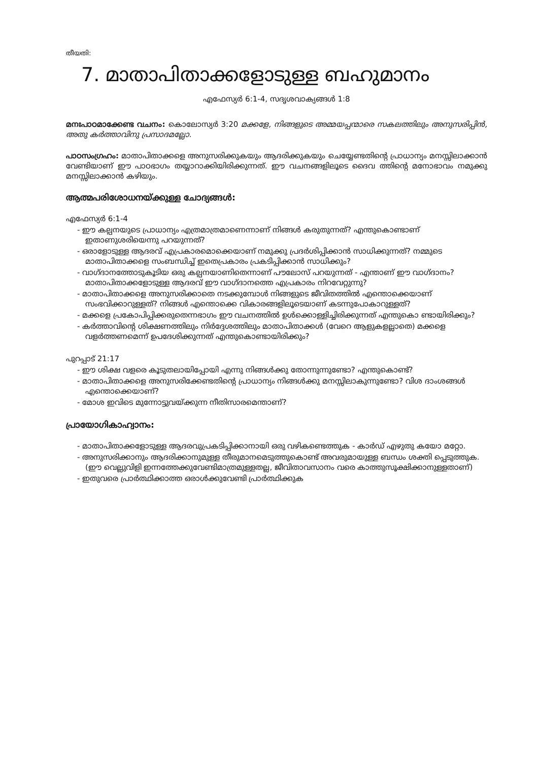തീയതി:
7. മാതാപിതാക്കളോടുള്ള ബഹുമാനം
എഫേസ്യർ 6:1-4, സദൃശവാക്യങ്ങൾ 1:8
മനഃപാഠമാക്കേണ്ട വചനം: കൊലോസ്യർ 3:20 മക്കളേ, നിങ്ങളുടെ അമ്മയപ്പന്മാരെ സകലത്തിലും അനുസരിപ്പിൻ, അതു കർത്താവിനു പ്രസാദമല്ലോ.
പാഠസംഗ്രഹം: മാതാപിതാക്കളെ അനുസരിക്കുകയും ആദരിക്കുകയും ചെയ്യേണ്ടതിന്റെ പ്രാധാന്യം മനസ്സിലാക്കാൻ വേണ്ടിയാണ് ഈ പാഠഭാഗം തയ്യാറാക്കിയിരിക്കുന്നത്. ഈ വചനങ്ങളിലൂടെ ദൈവ ത്തിന്റെ മനോഭാവം നമുക്കു മനസ്സിലാക്കാൻ കഴിയും.
ആത്മപരിശോധനയ്ക്കുള്ള ചോദ്യങ്ങൾ:
എഫേസ്യർ 6:1-4
- ഈ കല്പനയുടെ പ്രാധാന്യം എത്രമാത്രമാണെന്നാണ് നിങ്ങൾ കരുതുന്നത്? എന്തുകൊണ്ടാണ് ഇതാണുശരിയെന്നു പറയുന്നത്?
- ഒരാളോടുള്ള ആദരവ് എപ്രകാരമൊക്കെയാണ് നമുക്കു പ്രദർശിപ്പിക്കാൻ സാധിക്കുന്നത്? നമ്മുടെ മാതാപിതാക്കളെ സംബന്ധിച്ച് ഇതെപ്രകാരം പ്രകടിപ്പിക്കാൻ സാധിക്കും?
- വാഗ്ദാനത്തോടുകൂടിയ ഒരു കല്പനയാണിതെന്നാണ് പൗലോസ് പറയുന്നത് - എന്താണ് ഈ വാഗ്ദാനം? മാതാപിതാക്കളോടുള്ള ആദരവ് ഈ വാഗ്ദാനത്തെ എപ്രകാരം നിറവേറ്റുന്നു?
- മാതാപിതാക്കളെ അനുസരിക്കാതെ നടക്കുമ്പോൾ നിങ്ങളുടെ ജീവിതത്തിൽ എന്തൊക്കെയാണ് സംഭവിക്കാറുള്ളത്? നിങ്ങൾ എന്തൊക്കെ വികാരങ്ങളിലൂടെയാണ് കടന്നുപോകാറുള്ളത്?
- മക്കളെ പ്രകോപിപ്പിക്കരുതെന്നഭാഗം ഈ വചനത്തിൽ ഉൾക്കൊള്ളിച്ചിരിക്കുന്നത് എന്തുകൊ ണ്ടായിരിക്കും?
- കർത്താവിന്റെ ശിക്ഷണത്തിലും നിർദ്ദേശത്തിലും മാതാപിതാക്കൾ (വേറെ ആളുകളല്ലാതെ) മക്കളെ വളർത്തണമെന്ന് ഉപദേശിക്കുന്നത് എന്തുകൊണ്ടായിരിക്കും?
പുറപ്പാട് 21:17
- ഈ ശിക്ഷ വളരെ കൂടുതലായിപ്പോയി എന്നു നിങ്ങൾക്കു തോന്നുന്നുണ്ടോ? എന്തുകൊണ്ട്?
- മാതാപിതാക്കളെ അനുസരിക്കേണ്ടതിന്റെ പ്രാധാന്യം നിങ്ങൾക്കു മനസ്സിലാകുന്നുണ്ടോ? വിശ ദാംശങ്ങൾ എന്തൊക്കെയാണ്?
- മോശ ഇവിടെ മുന്നോട്ടുവയ്ക്കുന്ന നീതിസാരമെന്താണ്?
പ്രായോഗികാഹ്വാനം:
- മാതാപിതാക്കളോടുള്ള ആദരവുപ്രകടിപ്പിക്കാനായി ഒരു വഴികണ്ടെത്തുക - കാർഡ് എഴുതു കയോ മറ്റോ.
- അനുസരിക്കാനും ആദരിക്കാനുമുള്ള തീരുമാനമെടുത്തുകൊണ്ട് അവരുമായുള്ള ബന്ധം ശക്തി പ്പെടുത്തുക. (ഈ വെല്ലുവിളി ഇന്നത്തേക്കുവേണ്ടിമാത്രമുള്ളതല്ല, ജീവിതാവസാനം വരെ കാത്തുസൂക്ഷിക്കാനുള്ളതാണ്)
- ഇതുവരെ പ്രാർത്ഥിക്കാത്ത ഒരാൾക്കുവേണ്ടി പ്രാർത്ഥിക്കുക